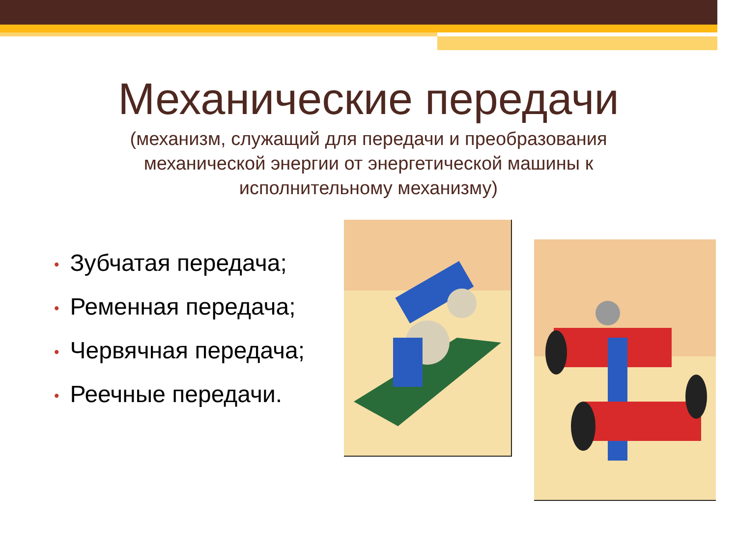Механические передачи
(механизм, служащий для передачи и преобразования механической энергии от энергетической машины к исполнительному механизму)
• Зубчатая передача;
• Ременная передача;
• Червячная передача;
• Реечные передачи.